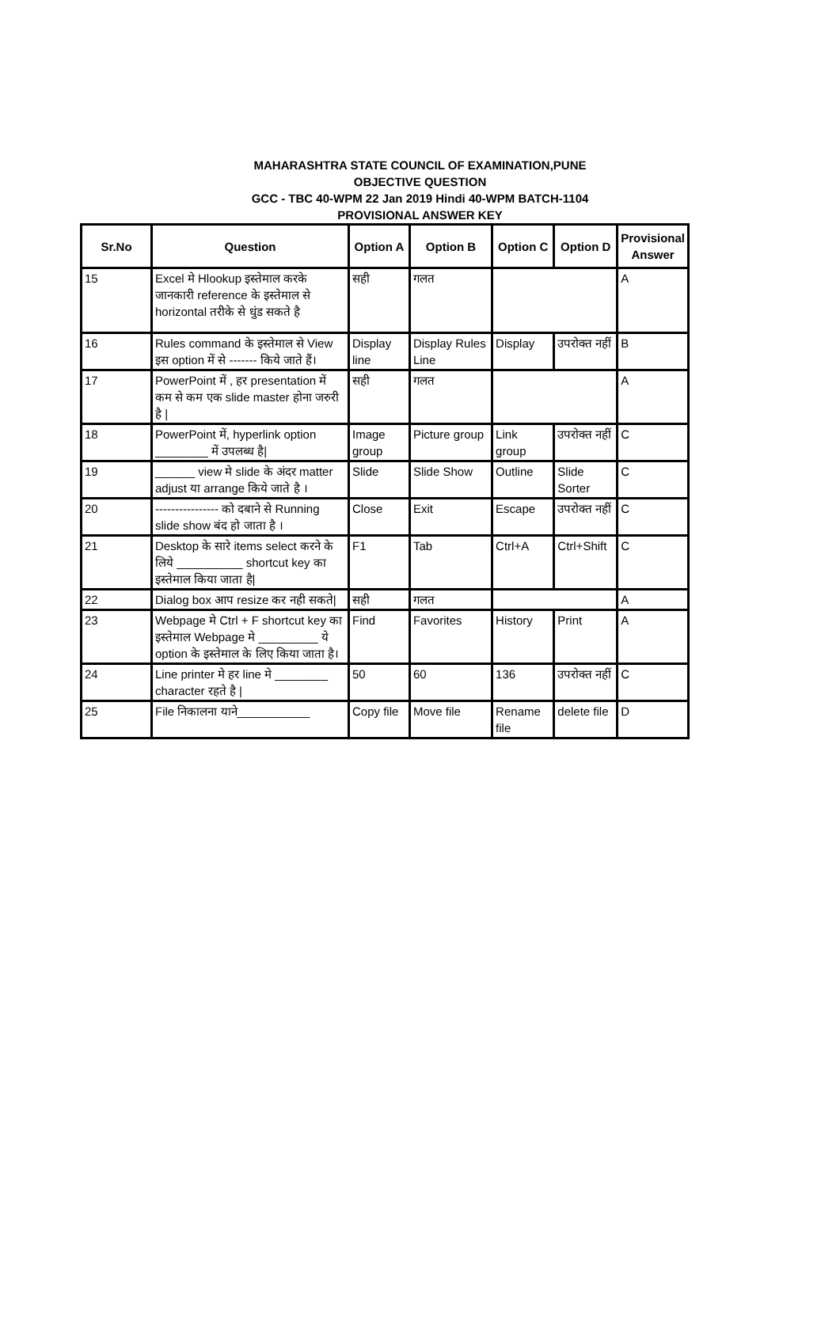MAHARASHTRA STATE COUNCIL OF EXAMINATION,PUNE
OBJECTIVE QUESTION
GCC - TBC 40-WPM 22 Jan 2019 Hindi 40-WPM BATCH-1104
PROVISIONAL ANSWER KEY
| Sr.No | Question | Option A | Option B | Option C | Option D | Provisional Answer |
| --- | --- | --- | --- | --- | --- | --- |
| 15 | Excel मे Hlookup इस्तेमाल करके जानकारी reference के इस्तेमाल से horizontal तरीके से धुंड सकते है | सही | गलत | | | A |
| 16 | Rules command के इस्तेमाल से View इस option में से ------- किये जाते हैं। | Display line | Display Rules Line | Display | उपरोक्त नहीं | B |
| 17 | PowerPoint में , हर presentation में कम से कम एक slide master होना जरुरी है / | सही | गलत | | | A |
| 18 | PowerPoint में, hyperlink option ________ में उपलब्ध है/ | Image group | Picture group | Link group | उपरोक्त नहीं | C |
| 19 | ______ view मे slide के अंदर matter adjust या arrange किये जाते है । | Slide | Slide Show | Outline | Slide Sorter | C |
| 20 | ---------------- को दबाने से Running slide show बंद हो जाता है । | Close | Exit | Escape | उपरोक्त नहीं | C |
| 21 | Desktop के सारे items select करने के लिये __________ shortcut key का इस्तेमाल किया जाता है/ | F1 | Tab | Ctrl+A | Ctrl+Shift | C |
| 22 | Dialog box आप resize कर नही सकते/ | सही | गलत | | | A |
| 23 | Webpage मे Ctrl + F shortcut key का इस्तेमाल Webpage मे _________ ये option के इस्तेमाल के लिए किया जाता है। | Find | Favorites | History | Print | A |
| 24 | Line printer मे हर line मे ________ character रहते है / | 50 | 60 | 136 | उपरोक्त नहीं | C |
| 25 | File निकालना याने___________ | Copy file | Move file | Rename file | delete file | D |